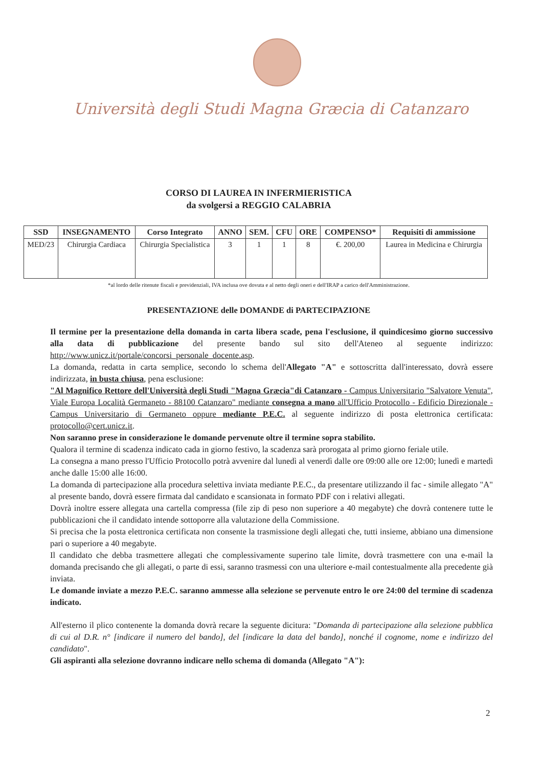Università degli Studi Magna Græcia di Catanzaro
CORSO DI LAUREA IN INFERMIERISTICA
da svolgersi a REGGIO CALABRIA
| SSD | INSEGNAMENTO | Corso Integrato | ANNO | SEM. | CFU | ORE | COMPENSO* | Requisiti di ammissione |
| --- | --- | --- | --- | --- | --- | --- | --- | --- |
| MED/23 | Chirurgia Cardiaca | Chirurgia Specialistica | 3 | 1 | 1 | 8 | €. 200,00 | Laurea in Medicina e Chirurgia |
*al lordo delle ritenute fiscali e previdenziali, IVA inclusa ove dovuta e al netto degli oneri e dell'IRAP a carico dell'Amministrazione.
PRESENTAZIONE delle DOMANDE di PARTECIPAZIONE
Il termine per la presentazione della domanda in carta libera scade, pena l'esclusione, il quindicesimo giorno successivo alla data di pubblicazione del presente bando sul sito dell'Ateneo al seguente indirizzo: http://www.unicz.it/portale/concorsi_personale_docente.asp.
La domanda, redatta in carta semplice, secondo lo schema dell'Allegato "A" e sottoscritta dall'interessato, dovrà essere indirizzata, in busta chiusa, pena esclusione:
"Al Magnifico Rettore dell'Università degli Studi "Magna Græcia"di Catanzaro - Campus Universitario "Salvatore Venuta", Viale Europa Località Germaneto - 88100 Catanzaro" mediante consegna a mano all'Ufficio Protocollo - Edificio Direzionale - Campus Universitario di Germaneto oppure mediante P.E.C. al seguente indirizzo di posta elettronica certificata: protocollo@cert.unicz.it.
Non saranno prese in considerazione le domande pervenute oltre il termine sopra stabilito.
Qualora il termine di scadenza indicato cada in giorno festivo, la scadenza sarà prorogata al primo giorno feriale utile.
La consegna a mano presso l'Ufficio Protocollo potrà avvenire dal lunedì al venerdì dalle ore 09:00 alle ore 12:00; lunedì e martedì anche dalle 15:00 alle 16:00.
La domanda di partecipazione alla procedura selettiva inviata mediante P.E.C., da presentare utilizzando il fac - simile allegato "A" al presente bando, dovrà essere firmata dal candidato e scansionata in formato PDF con i relativi allegati.
Dovrà inoltre essere allegata una cartella compressa (file zip di peso non superiore a 40 megabyte) che dovrà contenere tutte le pubblicazioni che il candidato intende sottoporre alla valutazione della Commissione.
Si precisa che la posta elettronica certificata non consente la trasmissione degli allegati che, tutti insieme, abbiano una dimensione pari o superiore a 40 megabyte.
Il candidato che debba trasmettere allegati che complessivamente superino tale limite, dovrà trasmettere con una e-mail la domanda precisando che gli allegati, o parte di essi, saranno trasmessi con una ulteriore e-mail contestualmente alla precedente già inviata.
Le domande inviate a mezzo P.E.C. saranno ammesse alla selezione se pervenute entro le ore 24:00 del termine di scadenza indicato.
All'esterno il plico contenente la domanda dovrà recare la seguente dicitura: "Domanda di partecipazione alla selezione pubblica di cui al D.R. n° [indicare il numero del bando], del [indicare la data del bando], nonché il cognome, nome e indirizzo del candidato".
Gli aspiranti alla selezione dovranno indicare nello schema di domanda (Allegato "A"):
2